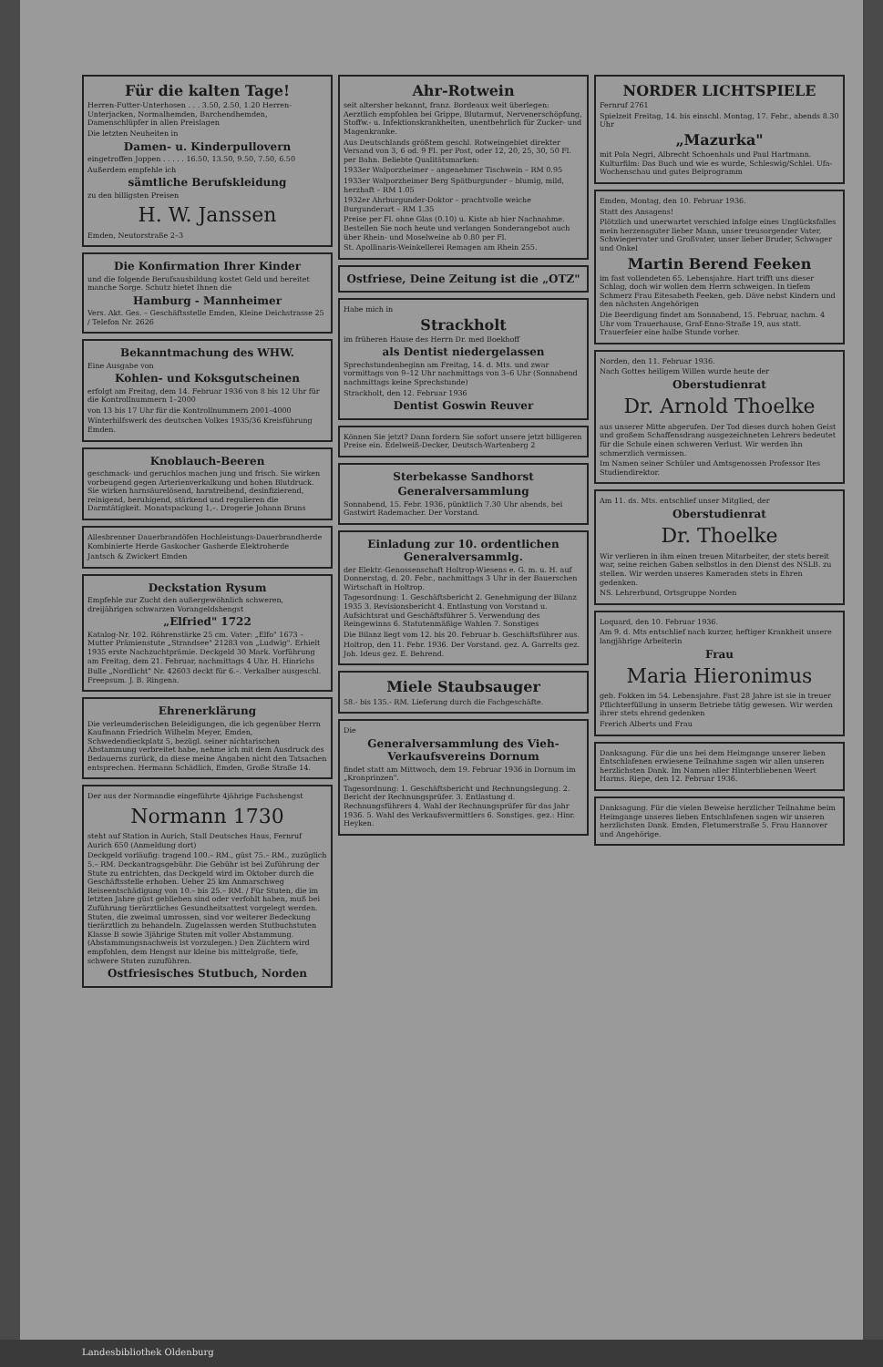Für die kalten Tage!
Herren-Futter-Unterhosen . . . 3.50, 2.50, 1.20 Herren-Unterjacken, Normalhemden, Barchendhemden, Damenschlüpfer in allen Preislagen
Die letzten Neuheiten in
Damen- u. Kinderpullovern
eingetroffen Joppen . . . . . 16.50, 13.50, 9.50, 7.50, 6.50
Außerdem empfehle ich
sämtliche Berufskleidung
zu den billigsten Preisen
H. W. Janssen
Emden, Neutorstraße 2–3
Die Konfirmation Ihrer Kinder
und die folgende Berufsausbildung kostet Geld und bereitet manche Sorge. Schutz bietet Ihnen die
Hamburg - Mannheimer
Vers. Akt. Ges. – Geschäftsstelle Emden, Kleine Deichstrasse 25 / Telefon Nr. 2626
Bekanntmachung des WHW.
Eine Ausgabe von
Kohlen- und Koksgutscheinen
erfolgt am Freitag, dem 14. Februar 1936 von 8 bis 12 Uhr für die Kontrollnummern 1–2000
von 13 bis 17 Uhr für die Kontrollnummern 2001–4000
Winterhilfswerk des deutschen Volkes 1935/36 Kreisführung Emden.
Knoblauch-Beeren
geschmack- und geruchlos machen jung und frisch. Sie wirken vorbeugend gegen Arterienverkalkung und hohen Blutdruck. Sie wirken harnsäurelösend, harntreibend, desinfizierend, reinigend, beruhigend, stärkend und regulieren die Darmtätigkeit. Monatspackung 1,–. Drogerie Johann Bruns
Allesbrenner Dauerbrandöfen Hochleistungs-Dauerbrandherde Kombinierte Herde Gaskocher Gasherde Elektroherde
Jantsch & Zwickert Emden
Deckstation Rysum
Empfehle zur Zucht den außergewöhnlich schweren, dreijährigen schwarzen Vorangeldshengst
„Elfried" 1722
Katalog-Nr. 102. Röhrenstärke 25 cm. Vater: „Elfo" 1673 – Mutter Prämienstute „Strandsee" 21283 von „Ludwig". Erhielt 1935 erste Nachzuchtprämie. Deckgeld 30 Mark. Vorführung am Freitag, dem 21. Februar, nachmittags 4 Uhr. H. Hinrichs
Bulle „Nordlicht" Nr. 42603 deckt für 6.–. Verkalber ausgeschl. Freepsum. J. B. Ringena.
Ehrenerklärung
Die verleumderischen Beleidigungen, die ich gegenüber Herrn Kaufmann Friedrich Wilhelm Meyer, Emden, Schwedendieckplatz 5, bezügl. seiner nichtarischen Abstammung verbreitet habe, nehme ich mit dem Ausdruck des Bedauerns zurück, da diese meine Angaben nicht den Tatsachen entsprechen. Hermann Schädlich, Emden, Große Straße 14.
Der aus der Normandie eingeführte 4jährige Fuchshengst
Normann 1730
steht auf Station in Aurich, Stall Deutsches Haus, Fernruf Aurich 650 (Anmeldung dort)
Deckgeld vorläufig: tragend 100.– RM., güst 75.– RM., zuzüglich 5.– RM. Deckantragsgebühr. Die Gebühr ist bei Zuführung der Stute zu entrichten, das Deckgeld wird im Oktober durch die Geschäftsstelle erhoben. Ueber 25 km Anmarschweg Reiseentschädigung von 10.– bis 25.– RM. / Für Stuten, die im letzten Jahre güst geblieben sind oder verfohlt haben, muß bei Zuführung tierärztliches Gesundheitsattest vorgelegt werden. Stuten, die zweimal umrossen, sind vor weiterer Bedeckung tierärztlich zu behandeln. Zugelassen werden Stutbuchstuten Klasse B sowie 3jährige Stuten mit voller Abstammung. (Abstammungsnachweis ist vorzulegen.) Den Züchtern wird empfohlen, dem Hengst nur kleine bis mittelgroße, tiefe, schwere Stuten zuzuführen.
Ostfriesisches Stutbuch, Norden
Ahr-Rotwein
seit altersher bekannt, franz. Bordeaux weit überlegen: Aerztlich empfohlen bei Grippe, Blutarmut, Nervenerschöpfung, Stoffw.- u. Infektionskrankheiten, unentbehrlich für Zucker- und Magenkranke.
Aus Deutschlands größtem geschl. Rotweingebiet direkter Versand von 3, 6 od. 9 Fl. per Post, oder 12, 20, 25, 30, 50 Fl. per Bahn. Beliebte Qualitätsmarken:
1933er Walporzheimer – angenehmer Tischwein – RM 0.95
1933er Walporzheimer Berg Spätburgunder – blumig, mild, herzhaft – RM 1.05
1932er Ahrburgunder-Doktor – prachtvolle weiche Burgunderart – RM 1.35
Preise per Fl. ohne Glas (0.10) u. Kiste ab hier Nachnahme. Bestellen Sie noch heute und verlangen Sonderangebot auch über Rhein- und Moselweine ab 0.80 per Fl.
St. Apollinaris-Weinkellerei Remagen am Rhein 255.
Ostfriese, Deine Zeitung ist die „OTZ"
Habe mich in
Strackholt
im früheren Hause des Herrn Dr. med Boekhoff
als Dentist niedergelassen
Sprechstundenbeginn am Freitag, 14. d. Mts. und zwar vormittags von 9–12 Uhr nachmittags von 3–6 Uhr (Sonnabend nachmittags keine Sprechstunde)
Strackholt, den 12. Februar 1936
Dentist Goswin Reuver
Können Sie jetzt? Dann fordern Sie sofort unsere jetzt billigeren Preise ein. Edelweiß-Decker, Deutsch-Wartenberg 2
Sterbekasse Sandhorst
Generalversammlung
Sonnabend, 15. Febr. 1936, pünktlich 7.30 Uhr abends, bei Gastwirt Rademacher. Der Vorstand.
Einladung zur 10. ordentlichen Generalversammlg.
der Elektr.-Genossenschaft Holtrop-Wiesens e. G. m. u. H. auf Donnerstag, d. 20. Febr., nachmittags 3 Uhr in der Bauerschen Wirtschaft in Holtrop.
Tagesordnung: 1. Geschäftsbericht 2. Genehmigung der Bilanz 1935 3. Revisionsbericht 4. Entlastung von Vorstand u. Aufsichtsrat und Geschäftsführer 5. Verwendung des Reingewinns 6. Statutenmäßige Wahlen 7. Sonstiges
Die Bilanz liegt vom 12. bis 20. Februar b. Geschäftsführer aus.
Holtrop, den 11. Febr. 1936. Der Vorstand. gez. A. Garrelts gez. Joh. Ideus gez. E. Behrend.
Miele Staubsauger
58.- bis 135.- RM. Lieferung durch die Fachgeschäfte.
Die
Generalversammlung des Vieh-Verkaufsvereins Dornum
findet statt am Mittwoch, dem 19. Februar 1936 in Dornum im „Kronprinzen".
Tagesordnung: 1. Geschäftsbericht und Rechnungslegung. 2. Bericht der Rechnungsprüfer. 3. Entlastung d. Rechnungsführers 4. Wahl der Rechnungsprüfer für das Jahr 1936. 5. Wahl des Verkaufsvermittlers 6. Sonstiges. gez.: Hinr. Heyken.
NORDER LICHTSPIELE
Fernruf 2761
Spielzeit Freitag, 14. bis einschl. Montag, 17. Febr., abends 8.30 Uhr
„Mazurka"
mit Pola Negri, Albrecht Schoenhals und Paul Hartmann. Kulturfilm: Das Buch und wie es wurde, Schleswig/Schlei. Ufa-Wochenschau und gutes Beiprogramm
Emden, Montag, den 10. Februar 1936.
Statt des Ansagens!
Plötzlich und unerwartet verschied infolge eines Unglücksfalles mein herzensguter lieber Mann, unser treusorgender Vater, Schwiegervater und Großvater, unser lieber Bruder, Schwager und Onkel
Martin Berend Feeken
im fast vollendeten 65. Lebensjahre. Hart trifft uns dieser Schlag, doch wir wollen dem Herrn schweigen. In tiefem Schmerz Frau Eitesabeth Feeken, geb. Däve nebst Kindern und den nächsten Angehörigen
Die Beerdigung findet am Sonnabend, 15. Februar, nachm. 4 Uhr vom Trauerhause, Graf-Enno-Straße 19, aus statt. Trauerfeier eine halbe Stunde vorher.
Norden, den 11. Februar 1936.
Nach Gottes heiligem Willen wurde heute der
Oberstudienrat
Dr. Arnold Thoelke
aus unserer Mitte abgerufen. Der Tod dieses durch hohen Geist und großem Schaffensdrang ausgezeichneten Lehrers bedeutet für die Schule einen schweren Verlust. Wir werden ihn schmerzlich vermissen.
Im Namen seiner Schüler und Amtsgenossen Professor Ites Studiendirektor.
Am 11. ds. Mts. entschlief unser Mitglied, der
Oberstudienrat
Dr. Thoelke
Wir verlieren in ihm einen treuen Mitarbeiter, der stets bereit war, seine reichen Gaben selbstlos in den Dienst des NSLB. zu stellen. Wir werden unseres Kameraden stets in Ehren gedenken.
NS. Lehrerbund, Ortsgruppe Norden
Loquard, den 10. Februar 1936.
Am 9. d. Mts entschlief nach kurzer, heftiger Krankheit unsere langjährige Arbeiterin
Frau
Maria Hieronimus
geb. Fokken im 54. Lebensjahre. Fast 28 Jahre ist sie in treuer Pflichterfüllung in unserm Betriebe tätig gewesen. Wir werden ihrer stets ehrend gedenken
Frerich Alberts und Frau
Danksagung. Für die uns bei dem Heimgange unserer lieben Entschlafenen erwiesene Teilnahme sagen wir allen unseren herzlichsten Dank. Im Namen aller Hinterbliebenen Weert Harms. Riepe, den 12. Februar 1936.
Danksagung. Für die vielen Beweise herzlicher Teilnahme beim Heimgange unseres lieben Entschlafenen sagen wir unseren herzlichsten Dank. Emden, Fletumerstraße 5. Frau Hannover und Angehörige.
Landesbibliothek Oldenburg